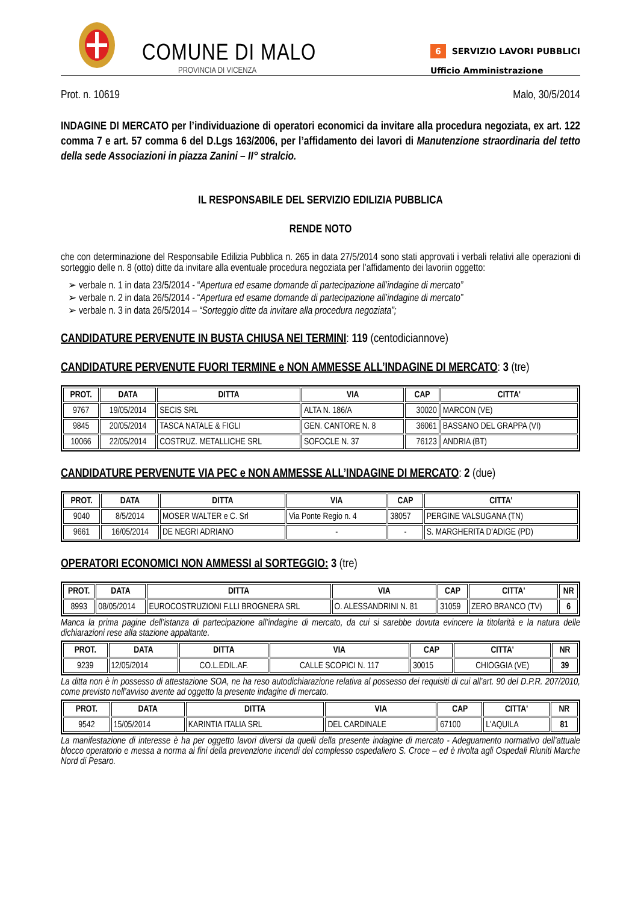COMUNE DI MALO
PROVINCIA DI VICENZA
6 SERVIZIO LAVORI PUBBLICI
Ufficio Amministrazione
Prot. n. 10619 Malo, 30/5/2014
INDAGINE DI MERCATO per l’individuazione di operatori economici da invitare alla procedura negoziata, ex art. 122 comma 7 e art. 57 comma 6 del D.Lgs 163/2006, per l’affidamento dei lavori di Manutenzione straordinaria del tetto della sede Associazioni in piazza Zanini – II° stralcio.
IL RESPONSABILE DEL SERVIZIO EDILIZIA PUBBLICA
RENDE NOTO
che con determinazione del Responsabile Edilizia Pubblica n. 265 in data 27/5/2014 sono stati approvati i verbali relativi alle operazioni di sorteggio delle n. 8 (otto) ditte da invitare alla eventuale procedura negoziata per l’affidamento dei lavoriin oggetto:
➢ verbale n. 1 in data 23/5/2014 - “Apertura ed esame domande di partecipazione all’indagine di mercato”
➢ verbale n. 2 in data 26/5/2014 - “Apertura ed esame domande di partecipazione all’indagine di mercato”
➢ verbale n. 3 in data 26/5/2014 – “Sorteggio ditte da invitare alla procedura negoziata”;
CANDIDATURE PERVENUTE IN BUSTA CHIUSA NEI TERMINI: 119 (centodiciannove)
CANDIDATURE PERVENUTE FUORI TERMINE e NON AMMESSE ALL’INDAGINE DI MERCATO: 3 (tre)
| PROT. | DATA | DITTA | VIA | CAP | CITTA' |
| --- | --- | --- | --- | --- | --- |
| 9767 | 19/05/2014 | SECIS SRL | ALTA N. 186/A | 30020 | MARCON (VE) |
| 9845 | 20/05/2014 | TASCA NATALE & FIGLI | GEN. CANTORE N. 8 | 36061 | BASSANO DEL GRAPPA (VI) |
| 10066 | 22/05/2014 | COSTRUZ. METALLICHE SRL | SOFOCLE N. 37 | 76123 | ANDRIA (BT) |
CANDIDATURE PERVENUTE VIA PEC e NON AMMESSE ALL’INDAGINE DI MERCATO: 2 (due)
| PROT. | DATA | DITTA | VIA | CAP | CITTA' |
| --- | --- | --- | --- | --- | --- |
| 9040 | 8/5/2014 | MOSER WALTER e C. Srl | Via Ponte Regio n. 4 | 38057 | PERGINE VALSUGANA (TN) |
| 9661 | 16/05/2014 | DE NEGRI ADRIANO | - | - | S. MARGHERITA D'ADIGE (PD) |
OPERATORI ECONOMICI NON AMMESSI al SORTEGGIO: 3 (tre)
| PROT. | DATA | DITTA | VIA | CAP | CITTA' | NR |
| --- | --- | --- | --- | --- | --- | --- |
| 8993 | 08/05/2014 | EUROCOSTRUZIONI F.LLI BROGNERA SRL | O. ALESSANDRINI N. 81 | 31059 | ZERO BRANCO (TV) | 6 |
Manca la prima pagine dell’istanza di partecipazione all’indagine di mercato, da cui si sarebbe dovuta evincere la titolarità e la natura delle dichiarazioni rese alla stazione appaltante.
| PROT. | DATA | DITTA | VIA | CAP | CITTA' | NR |
| --- | --- | --- | --- | --- | --- | --- |
| 9239 | 12/05/2014 | CO.L.EDIL.AF. | CALLE SCOPICI N. 117 | 30015 | CHIOGGIA (VE) | 39 |
La ditta non è in possesso di attestazione SOA, ne ha reso autodichiarazione relativa al possesso dei requisiti di cui all’art. 90 del D.P.R. 207/2010, come previsto nell’avviso avente ad oggetto la presente indagine di mercato.
| PROT. | DATA | DITTA | VIA | CAP | CITTA' | NR |
| --- | --- | --- | --- | --- | --- | --- |
| 9542 | 15/05/2014 | KARINTIA ITALIA SRL | DEL CARDINALE | 67100 | L'AQUILA | 81 |
La manifestazione di interesse è ha per oggetto lavori diversi da quelli della presente indagine di mercato - Adeguamento normativo dell’attuale blocco operatorio e messa a norma ai fini della prevenzione incendi del complesso ospedaliero S. Croce – ed è rivolta agli Ospedali Riuniti Marche Nord di Pesaro.